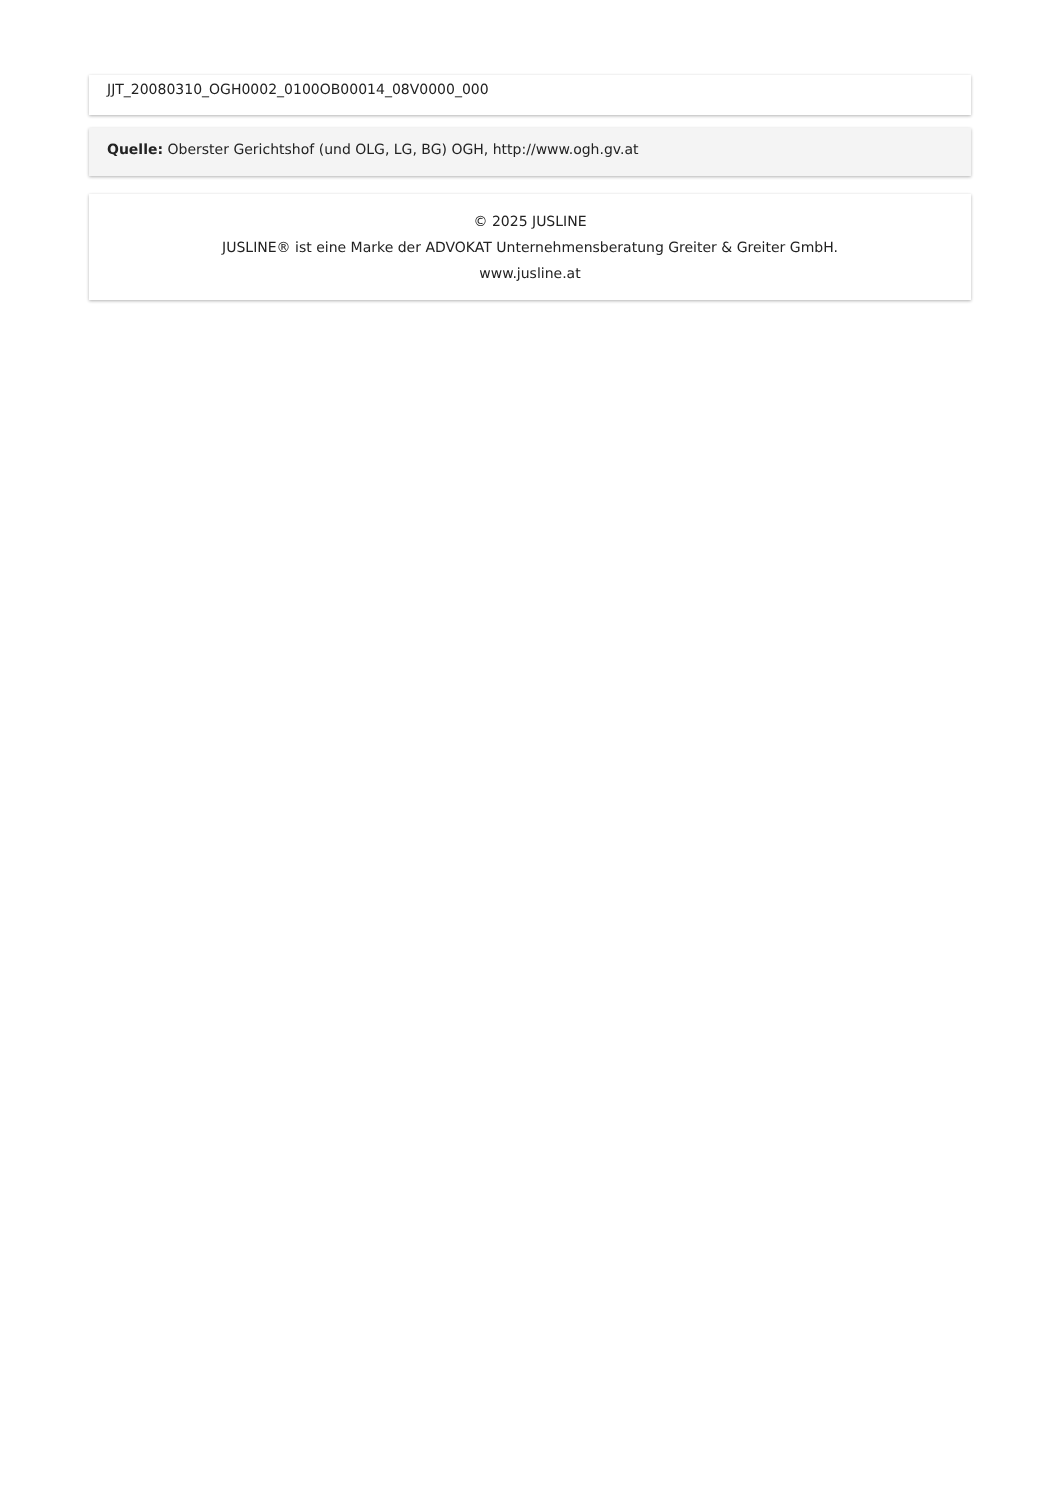JJT_20080310_OGH0002_0100OB00014_08V0000_000
Quelle: Oberster Gerichtshof (und OLG, LG, BG) OGH, http://www.ogh.gv.at
© 2025 JUSLINE
JUSLINE® ist eine Marke der ADVOKAT Unternehmensberatung Greiter & Greiter GmbH.
www.jusline.at